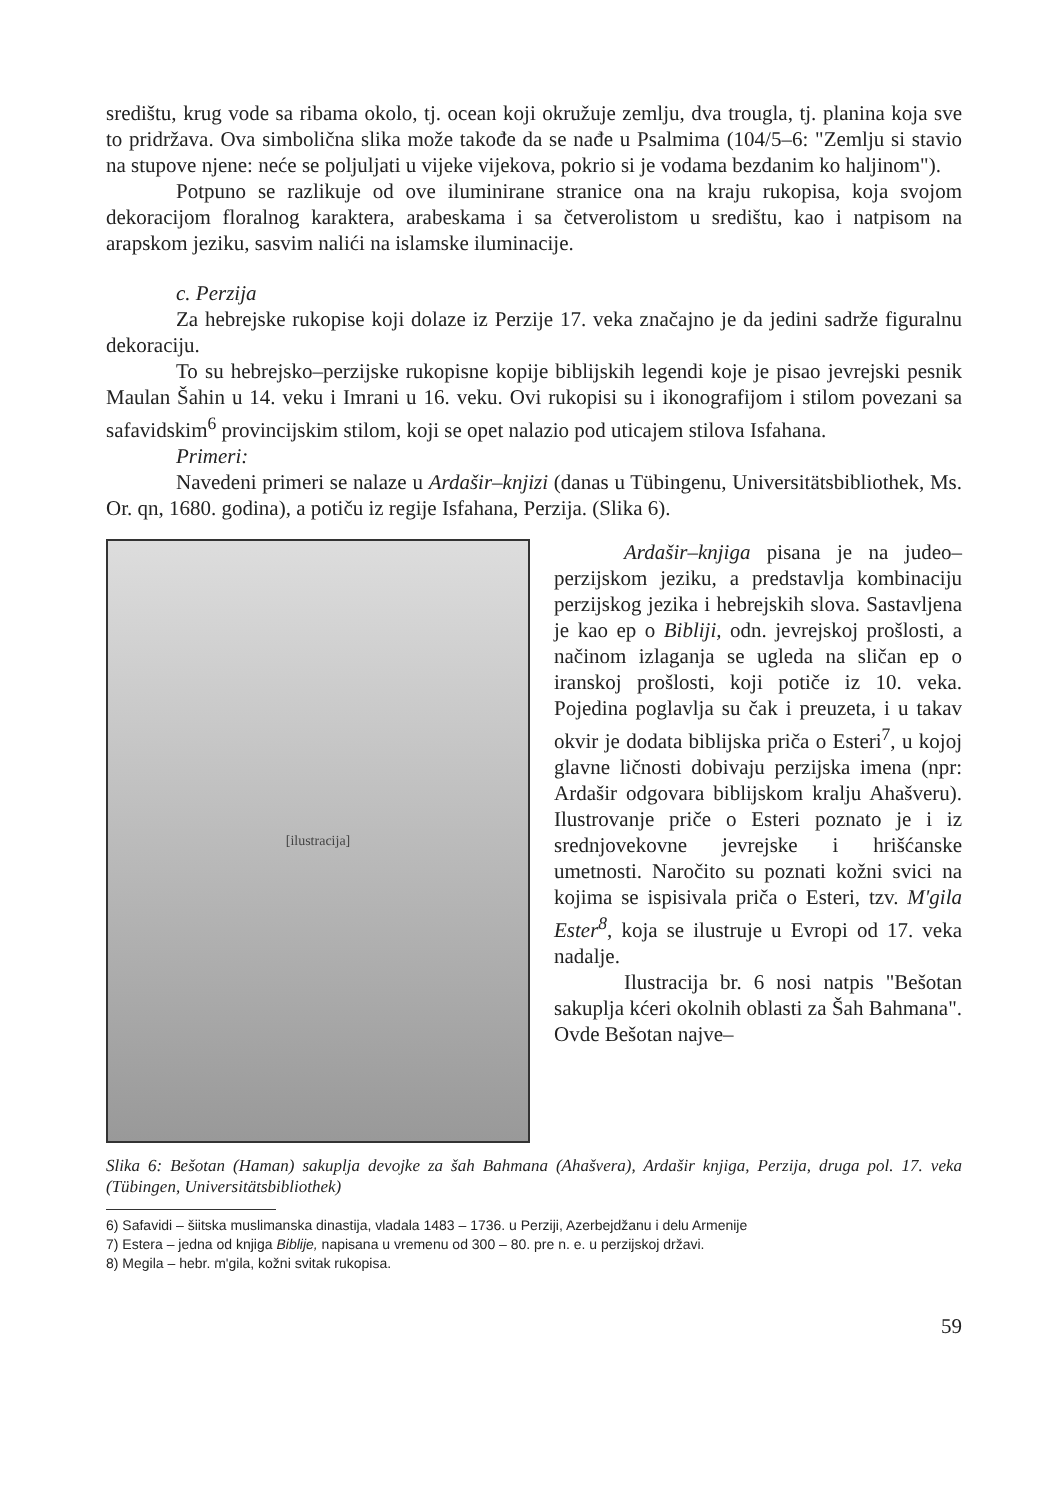središtu, krug vode sa ribama okolo, tj. ocean koji okružuje zemlju, dva trougla, tj. planina koja sve to pridržava. Ova simbolična slika može takođe da se nađe u Psalmima (104/5–6: "Zemlju si stavio na stupove njene: neće se poljuljati u vijeke vijekova, pokrio si je vodama bezdanim ko haljinom").
Potpuno se razlikuje od ove iluminirane stranice ona na kraju rukopisa, koja svojom dekoracijom floralnog karaktera, arabeskama i sa četverolistom u središtu, kao i natpisom na arapskom jeziku, sasvim nalići na islamske iluminacije.
c. Perzija
Za hebrejske rukopise koji dolaze iz Perzije 17. veka značajno je da jedini sadrže figuralnu dekoraciju.
To su hebrejsko–perzijske rukopisne kopije biblijskih legendi koje je pisao jevrejski pesnik Maulan Šahin u 14. veku i Imrani u 16. veku. Ovi rukopisi su i ikonografijom i stilom povezani sa safavidskim<sup>6</sup> provincijskim stilom, koji se opet nalazio pod uticajem stilova Isfahana.
Primeri:
Navedeni primeri se nalaze u Ardašir–knjizi (danas u Tübingenu, Universitätsbibliothek, Ms. Or. qn, 1680. godina), a potiču iz regije Isfahana, Perzija. (Slika 6).
[ilustracija]
Ardašir–knjiga pisana je na judeo–perzijskom jeziku, a predstavlja kombinaciju perzijskog jezika i hebrejskih slova. Sastavljena je kao ep o Bibliji, odn. jevrejskoj prošlosti, a načinom izlaganja se ugleda na sličan ep o iranskoj prošlosti, koji potiče iz 10. veka. Pojedina poglavlja su čak i preuzeta, i u takav okvir je dodata biblijska priča o Esteri<sup>7</sup>, u kojoj glavne ličnosti dobivaju perzijska imena (npr: Ardašir odgovara biblijskom kralju Ahašveru). Ilustrovanje priče o Esteri poznato je i iz srednjovekovne jevrejske i hrišćanske umetnosti. Naročito su poznati kožni svici na kojima se ispisivala priča o Esteri, tzv. M'gila Ester<sup>8</sup>, koja se ilustruje u Evropi od 17. veka nadalje.
Ilustracija br. 6 nosi natpis "Bešotan sakuplja kćeri okolnih oblasti za Šah Bahmana". Ovde Bešotan najve–
Slika 6: Bešotan (Haman) sakuplja devojke za šah Bahmana (Ahašvera), Ardašir knjiga, Perzija, druga pol. 17. veka (Tübingen, Universitätsbibliothek)
6) Safavidi – šiitska muslimanska dinastija, vladala 1483 – 1736. u Perziji, Azerbejdžanu i delu Armenije
7) Estera – jedna od knjiga Biblije, napisana u vremenu od 300 – 80. pre n. e. u perzijskoj državi.
8) Megila – hebr. m'gila, kožni svitak rukopisa.
59